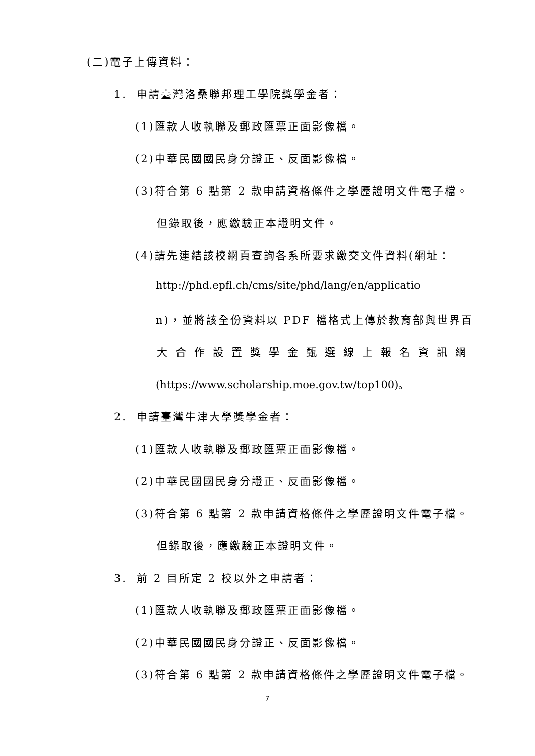(二)電子上傳資料：
1. 申請臺灣洛桑聯邦理工學院獎學金者：
(1)匯款人收執聯及郵政匯票正面影像檔。
(2)中華民國國民身分證正、反面影像檔。
(3)符合第 6 點第 2 款申請資格條件之學歷證明文件電子檔。
但錄取後，應繳驗正本證明文件。
(4)請先連結該校網頁查詢各系所要求繳交文件資料(網址：
http://phd.epfl.ch/cms/site/phd/lang/en/applicatio
n)，並將該全份資料以 PDF 檔格式上傳於教育部與世界百
大合作設置獎學金甄選線上報名資訊網
(https://www.scholarship.moe.gov.tw/top100)。
2. 申請臺灣牛津大學獎學金者：
(1)匯款人收執聯及郵政匯票正面影像檔。
(2)中華民國國民身分證正、反面影像檔。
(3)符合第 6 點第 2 款申請資格條件之學歷證明文件電子檔。
但錄取後，應繳驗正本證明文件。
3. 前 2 目所定 2 校以外之申請者：
(1)匯款人收執聯及郵政匯票正面影像檔。
(2)中華民國國民身分證正、反面影像檔。
(3)符合第 6 點第 2 款申請資格條件之學歷證明文件電子檔。
7